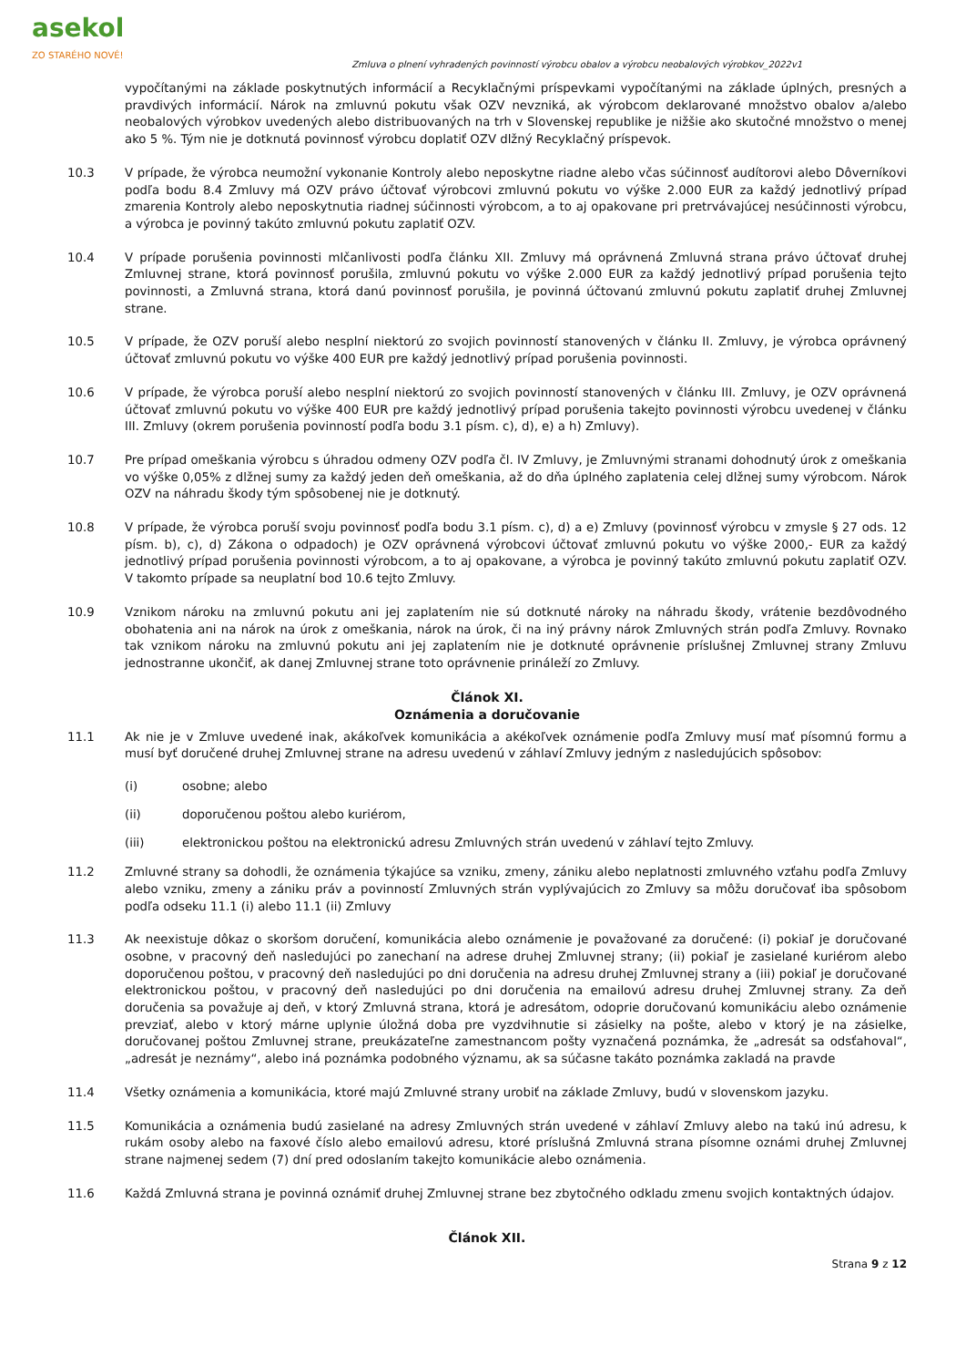asekol
ZO STARÉHO NOVÉ!
Zmluva o plnení vyhradených povinností výrobcu obalov a výrobcu neobalových výrobkov_2022v1
vypočítanými na základe poskytnutých informácií a Recyklačnými príspevkami vypočítanými na základe úplných, presných a pravdivých informácií. Nárok na zmluvnú pokutu však OZV nevzniká, ak výrobcom deklarované množstvo obalov a/alebo neobalových výrobkov uvedených alebo distribuovaných na trh v Slovenskej republike je nižšie ako skutočné množstvo o menej ako 5 %. Tým nie je dotknutá povinnosť výrobcu doplatiť OZV dlžný Recyklačný príspevok.
10.3 V prípade, že výrobca neumožní vykonanie Kontroly alebo neposkytne riadne alebo včas súčinnosť audítorovi alebo Dôverníkovi podľa bodu 8.4 Zmluvy má OZV právo účtovať výrobcovi zmluvnú pokutu vo výške 2.000 EUR za každý jednotlivý prípad zmarenia Kontroly alebo neposkytnutia riadnej súčinnosti výrobcom, a to aj opakovane pri pretrvávajúcej nesúčinnosti výrobcu, a výrobca je povinný takúto zmluvnú pokutu zaplatiť OZV.
10.4 V prípade porušenia povinnosti mlčanlivosti podľa článku XII. Zmluvy má oprávnená Zmluvná strana právo účtovať druhej Zmluvnej strane, ktorá povinnosť porušila, zmluvnú pokutu vo výške 2.000 EUR za každý jednotlivý prípad porušenia tejto povinnosti, a Zmluvná strana, ktorá danú povinnosť porušila, je povinná účtovanú zmluvnú pokutu zaplatiť druhej Zmluvnej strane.
10.5 V prípade, že OZV poruší alebo nesplní niektorú zo svojich povinností stanovených v článku II. Zmluvy, je výrobca oprávnený účtovať zmluvnú pokutu vo výške 400 EUR pre každý jednotlivý prípad porušenia povinnosti.
10.6 V prípade, že výrobca poruší alebo nesplní niektorú zo svojich povinností stanovených v článku III. Zmluvy, je OZV oprávnená účtovať zmluvnú pokutu vo výške 400 EUR pre každý jednotlivý prípad porušenia takejto povinnosti výrobcu uvedenej v článku III. Zmluvy (okrem porušenia povinností podľa bodu 3.1 písm. c), d), e) a h) Zmluvy).
10.7 Pre prípad omeškania výrobcu s úhradou odmeny OZV podľa čl. IV Zmluvy, je Zmluvnými stranami dohodnutý úrok z omeškania vo výške 0,05% z dlžnej sumy za každý jeden deň omeškania, až do dňa úplného zaplatenia celej dlžnej sumy výrobcom. Nárok OZV na náhradu škody tým spôsobenej nie je dotknutý.
10.8 V prípade, že výrobca poruší svoju povinnosť podľa bodu 3.1 písm. c), d) a e) Zmluvy (povinnosť výrobcu v zmysle § 27 ods. 12 písm. b), c), d) Zákona o odpadoch) je OZV oprávnená výrobcovi účtovať zmluvnú pokutu vo výške 2000,- EUR za každý jednotlivý prípad porušenia povinnosti výrobcom, a to aj opakovane, a výrobca je povinný takúto zmluvnú pokutu zaplatiť OZV. V takomto prípade sa neuplatní bod 10.6 tejto Zmluvy.
10.9 Vznikom nároku na zmluvnú pokutu ani jej zaplatením nie sú dotknuté nároky na náhradu škody, vrátenie bezdôvodného obohatenia ani na nárok na úrok z omeškania, nárok na úrok, či na iný právny nárok Zmluvných strán podľa Zmluvy. Rovnako tak vznikom nároku na zmluvnú pokutu ani jej zaplatením nie je dotknuté oprávnenie príslušnej Zmluvnej strany Zmluvu jednostranne ukončiť, ak danej Zmluvnej strane toto oprávnenie prináleží zo Zmluvy.
Článok XI.
Oznámenia a doručovanie
11.1 Ak nie je v Zmluve uvedené inak, akákoľvek komunikácia a akékoľvek oznámenie podľa Zmluvy musí mať písomnú formu a musí byť doručené druhej Zmluvnej strane na adresu uvedenú v záhlaví Zmluvy jedným z nasledujúcich spôsobov:
(i) osobne; alebo
(ii) doporučenou poštou alebo kuriérom,
(iii) elektronickou poštou na elektronickú adresu Zmluvných strán uvedenú v záhlaví tejto Zmluvy.
11.2 Zmluvné strany sa dohodli, že oznámenia týkajúce sa vzniku, zmeny, zániku alebo neplatnosti zmluvného vzťahu podľa Zmluvy alebo vzniku, zmeny a zániku práv a povinností Zmluvných strán vyplývajúcich zo Zmluvy sa môžu doručovať iba spôsobom podľa odseku 11.1 (i) alebo 11.1 (ii) Zmluvy
11.3 Ak neexistuje dôkaz o skoršom doručení, komunikácia alebo oznámenie je považované za doručené: (i) pokiaľ je doručované osobne, v pracovný deň nasledujúci po zanechaní na adrese druhej Zmluvnej strany; (ii) pokiaľ je zasielané kuriérom alebo doporučenou poštou, v pracovný deň nasledujúci po dni doručenia na adresu druhej Zmluvnej strany a (iii) pokiaľ je doručované elektronickou poštou, v pracovný deň nasledujúci po dni doručenia na emailovú adresu druhej Zmluvnej strany. Za deň doručenia sa považuje aj deň, v ktorý Zmluvná strana, ktorá je adresátom, odoprie doručovanú komunikáciu alebo oznámenie prevziať, alebo v ktorý márne uplynie úložná doba pre vyzdvihnutie si zásielky na pošte, alebo v ktorý je na zásielke, doručovanej poštou Zmluvnej strane, preukázateľne zamestnancom pošty vyznačená poznámka, že „adresát sa odsťahoval“, „adresát je neznámy“, alebo iná poznámka podobného významu, ak sa súčasne takáto poznámka zakladá na pravde
11.4 Všetky oznámenia a komunikácia, ktoré majú Zmluvné strany urobiť na základe Zmluvy, budú v slovenskom jazyku.
11.5 Komunikácia a oznámenia budú zasielané na adresy Zmluvných strán uvedené v záhlaví Zmluvy alebo na takú inú adresu, k rukám osoby alebo na faxové číslo alebo emailovú adresu, ktoré príslušná Zmluvná strana písomne oznámi druhej Zmluvnej strane najmenej sedem (7) dní pred odoslaním takejto komunikácie alebo oznámenia.
11.6 Každá Zmluvná strana je povinná oznámiť druhej Zmluvnej strane bez zbytočného odkladu zmenu svojich kontaktných údajov.
Článok XII.
Strana 9 z 12